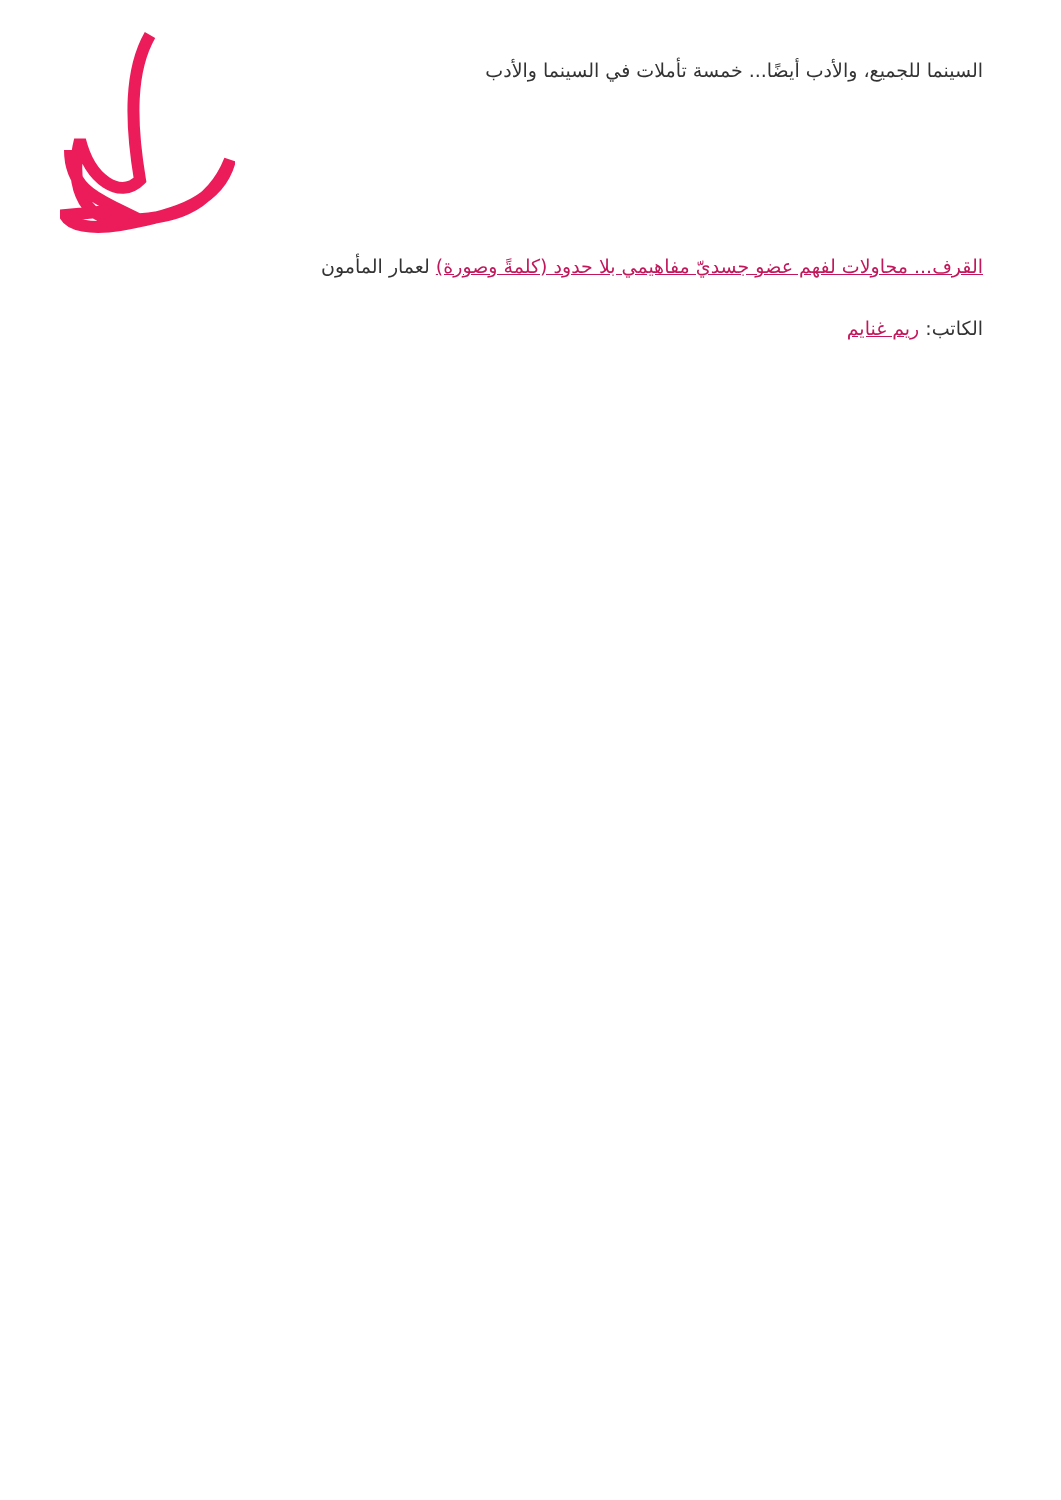السينما للجميع، والأدب أيضًا... خمسة تأملات في السينما والأدب
القرف... محاولات لفهم عضو جسديّ مفاهيمي بلا حدود (كلمةً وصورة) لعمار المأمون
الكاتب: ريم غنايم